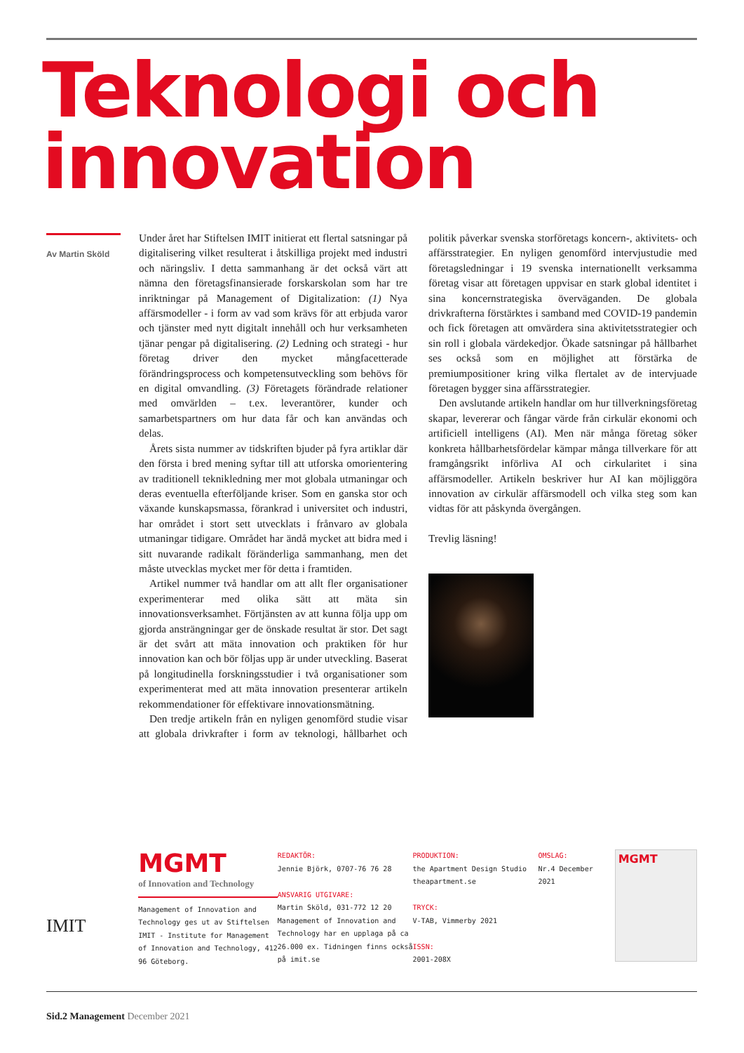Teknologi och
innovation
Av Martin Sköld
Under året har Stiftelsen IMIT initierat ett flertal satsningar på digitalisering vilket resulterat i åtskilliga projekt med industri och näringsliv. I detta sammanhang är det också värt att nämna den företagsfinansierade forskarskolan som har tre inriktningar på Management of Digitalization: (1) Nya affärsmodeller - i form av vad som krävs för att erbjuda varor och tjänster med nytt digitalt innehåll och hur verksamheten tjänar pengar på digitalisering. (2) Ledning och strategi - hur företag driver den mycket mångfacetterade förändringsprocess och kompetensutveckling som behövs för en digital omvandling. (3) Företagets förändrade relationer med omvärlden – t.ex. leverantörer, kunder och samarbetspartners om hur data får och kan användas och delas.
Årets sista nummer av tidskriften bjuder på fyra artiklar där den första i bred mening syftar till att utforska omorientering av traditionell teknikledning mer mot globala utmaningar och deras eventuella efterföljande kriser. Som en ganska stor och växande kunskapsmassa, förankrad i universitet och industri, har området i stort sett utvecklats i frånvaro av globala utmaningar tidigare. Området har ändå mycket att bidra med i sitt nuvarande radikalt föränderliga sammanhang, men det måste utvecklas mycket mer för detta i framtiden.
Artikel nummer två handlar om att allt fler organisationer experimenterar med olika sätt att mäta sin innovationsverksamhet. Förtjänsten av att kunna följa upp om gjorda ansträngningar ger de önskade resultat är stor. Det sagt är det svårt att mäta innovation och praktiken för hur innovation kan och bör följas upp är under utveckling. Baserat på longitudinella forskningsstudier i två organisationer som experimenterat med att mäta innovation presenterar artikeln rekommendationer för effektivare innovationsmätning.
Den tredje artikeln från en nyligen genomförd studie visar att globala drivkrafter i form av teknologi, hållbarhet och politik påverkar svenska storföretags koncern-, aktivitets- och affärsstrategier. En nyligen genomförd intervjustudie med företagsledningar i 19 svenska internationellt verksamma företag visar att företagen uppvisar en stark global identitet i sina koncernstrategiska överväganden. De globala drivkrafterna förstärktes i samband med COVID-19 pandemin och fick företagen att omvärdera sina aktivitetsstrategier och sin roll i globala värdekedjor. Ökade satsningar på hållbarhet ses också som en möjlighet att förstärka de premiumpositioner kring vilka flertalet av de intervjuade företagen bygger sina affärsstrategier.
Den avslutande artikeln handlar om hur tillverkningsföretag skapar, levererar och fångar värde från cirkulär ekonomi och artificiell intelligens (AI). Men när många företag söker konkreta hållbarhetsfördelar kämpar många tillverkare för att framgångsrikt införliva AI och cirkularitet i sina affärsmodeller. Artikeln beskriver hur AI kan möjliggöra innovation av cirkulär affärsmodell och vilka steg som kan vidtas för att påskynda övergången.
Trevlig läsning!
IMIT
MGMT
of Innovation and Technology
Management of Innovation and Technology ges ut av Stiftelsen IMIT - Institute for Management of Innovation and Technology, 412 96 Göteborg.
REDAKTÖR:
Jennie Björk, 0707-76 76 28
ANSVARIG UTGIVARE:
Martin Sköld, 031-772 12 20
Management of Innovation and Technology har en upplaga på ca 26.000 ex. Tidningen finns också på imit.se
PRODUKTION:
the Apartment Design Studio
theapartment.se
TRYCK:
V-TAB, Vimmerby 2021
ISSN:
2001-208X
OMSLAG:
Nr.4 December
2021
MGMT
Sid.2 Management December 2021